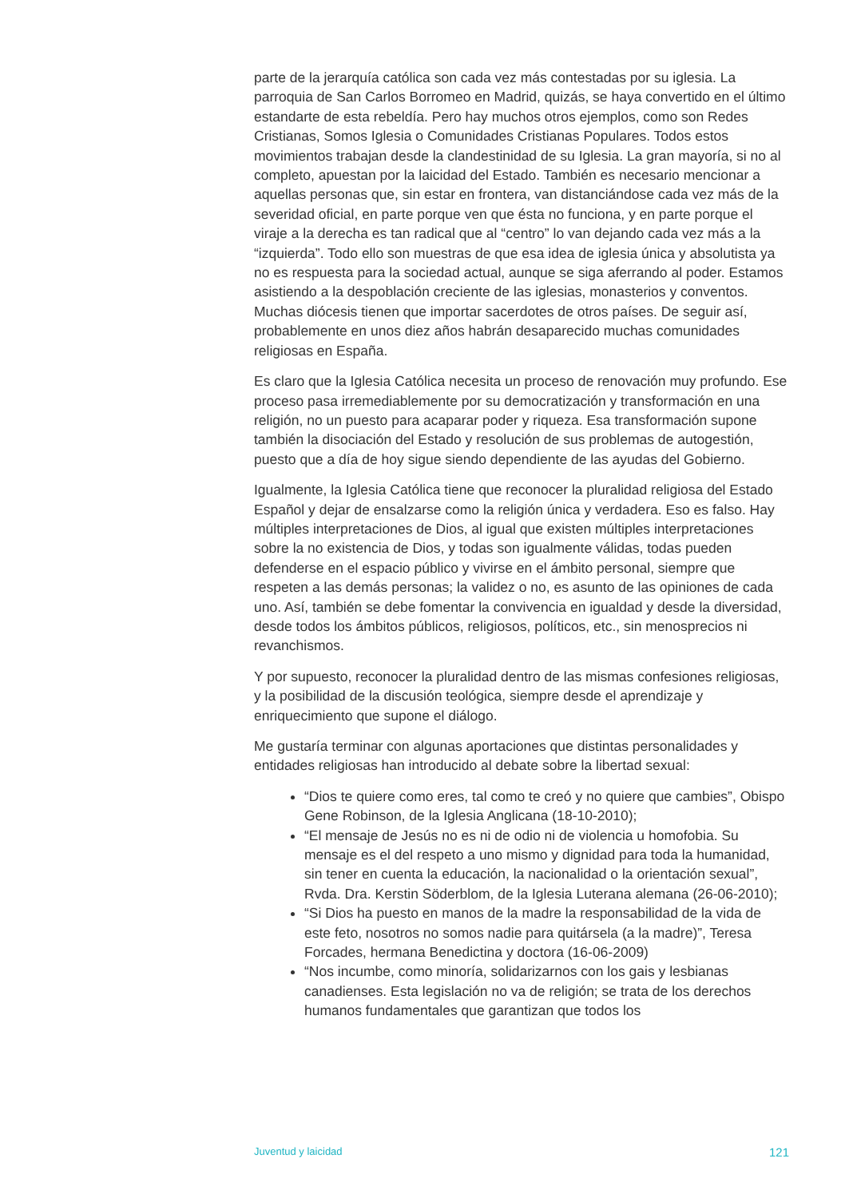parte de la jerarquía católica son cada vez más contestadas por su iglesia. La parroquia de San Carlos Borromeo en Madrid, quizás, se haya convertido en el último estandarte de esta rebeldía. Pero hay muchos otros ejemplos, como son Redes Cristianas, Somos Iglesia o Comunidades Cristianas Populares. Todos estos movimientos trabajan desde la clandestinidad de su Iglesia. La gran mayoría, si no al completo, apuestan por la laicidad del Estado. También es necesario mencionar a aquellas personas que, sin estar en frontera, van distanciándose cada vez más de la severidad oficial, en parte porque ven que ésta no funciona, y en parte porque el viraje a la derecha es tan radical que al “centro” lo van dejando cada vez más a la “izquierda”. Todo ello son muestras de que esa idea de iglesia única y absolutista ya no es respuesta para la sociedad actual, aunque se siga aferrando al poder. Estamos asistiendo a la despoblación creciente de las iglesias, monasterios y conventos. Muchas diócesis tienen que importar sacerdotes de otros países. De seguir así, probablemente en unos diez años habrán desaparecido muchas comunidades religiosas en España.
Es claro que la Iglesia Católica necesita un proceso de renovación muy profundo. Ese proceso pasa irremediablemente por su democratización y transformación en una religión, no un puesto para acaparar poder y riqueza. Esa transformación supone también la disociación del Estado y resolución de sus problemas de autogestión, puesto que a día de hoy sigue siendo dependiente de las ayudas del Gobierno.
Igualmente, la Iglesia Católica tiene que reconocer la pluralidad religiosa del Estado Español y dejar de ensalzarse como la religión única y verdadera. Eso es falso. Hay múltiples interpretaciones de Dios, al igual que existen múltiples interpretaciones sobre la no existencia de Dios, y todas son igualmente válidas, todas pueden defenderse en el espacio público y vivirse en el ámbito personal, siempre que respeten a las demás personas; la validez o no, es asunto de las opiniones de cada uno. Así, también se debe fomentar la convivencia en igualdad y desde la diversidad, desde todos los ámbitos públicos, religiosos, políticos, etc., sin menosprecios ni revanchismos.
Y por supuesto, reconocer la pluralidad dentro de las mismas confesiones religiosas, y la posibilidad de la discusión teológica, siempre desde el aprendizaje y enriquecimiento que supone el diálogo.
Me gustaría terminar con algunas aportaciones que distintas personalidades y entidades religiosas han introducido al debate sobre la libertad sexual:
“Dios te quiere como eres, tal como te creó y no quiere que cambies”, Obispo Gene Robinson, de la Iglesia Anglicana (18-10-2010);
“El mensaje de Jesús no es ni de odio ni de violencia u homofobia. Su mensaje es el del respeto a uno mismo y dignidad para toda la humanidad, sin tener en cuenta la educación, la nacionalidad o la orientación sexual”, Rvda. Dra. Kerstin Söderblom, de la Iglesia Luterana alemana (26-06-2010);
“Si Dios ha puesto en manos de la madre la responsabilidad de la vida de este feto, nosotros no somos nadie para quitársela (a la madre)”, Teresa Forcades, hermana Benedictina y doctora (16-06-2009)
“Nos incumbe, como minoría, solidarizarnos con los gais y lesbianas canadienses. Esta legislación no va de religión; se trata de los derechos humanos fundamentales que garantizan que todos los
Juventud y laicidad 121